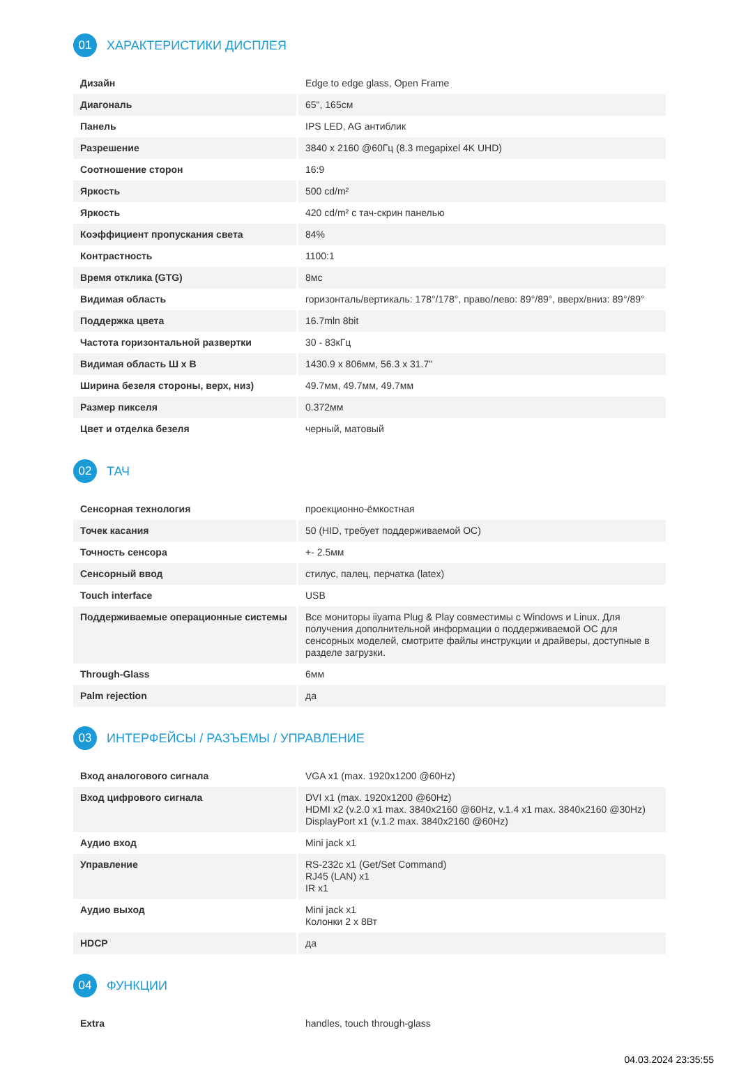01
ХАРАКТЕРИСТИКИ ДИСПЛЕЯ
| Дизайн | Edge to edge glass, Open Frame |
| Диагональ | 65", 165см |
| Панель | IPS LED, AG антиблик |
| Разрешение | 3840 x 2160 @60Гц (8.3 megapixel 4K UHD) |
| Соотношение сторон | 16:9 |
| Яркость | 500 cd/m² |
| Яркость | 420 cd/m² с тач-скрин панелью |
| Коэффициент пропускания света | 84% |
| Контрастность | 1100:1 |
| Время отклика (GTG) | 8мс |
| Видимая область | горизонталь/вертикаль: 178°/178°, право/лево: 89°/89°, вверх/вниз: 89°/89° |
| Поддержка цвета | 16.7mln 8bit |
| Частота горизонтальной развертки | 30 - 83кГц |
| Видимая область Ш x В | 1430.9 x 806мм, 56.3 x 31.7" |
| Ширина безеля стороны, верх, низ) | 49.7мм, 49.7мм, 49.7мм |
| Размер пикселя | 0.372мм |
| Цвет и отделка безеля | черный, матовый |
02
ТАЧ
| Сенсорная технология | проекционно-ёмкостная |
| Точек касания | 50 (HID, требует поддерживаемой ОС) |
| Точность сенсора | +- 2.5мм |
| Сенсорный ввод | стилус, палец, перчатка (latex) |
| Touch interface | USB |
| Поддерживаемые операционные системы | Все мониторы iiyama Plug & Play совместимы с Windows и Linux. Для получения дополнительной информации о поддерживаемой ОС для сенсорных моделей, смотрите файлы инструкции и драйверы, доступные в разделе загрузки. |
| Through-Glass | 6мм |
| Palm rejection | да |
03
ИНТЕРФЕЙСЫ / РАЗЪЕМЫ / УПРАВЛЕНИЕ
| Вход аналогового сигнала | VGA x1 (max. 1920x1200 @60Hz) |
| Вход цифрового сигнала | DVI x1 (max. 1920x1200 @60Hz) HDMI x2 (v.2.0 x1 max. 3840x2160 @60Hz, v.1.4 x1 max. 3840x2160 @30Hz) DisplayPort x1 (v.1.2 max. 3840x2160 @60Hz) |
| Аудио вход | Mini jack x1 |
| Управление | RS-232c x1 (Get/Set Command) RJ45 (LAN) x1 IR x1 |
| Аудио выход | Mini jack x1 Колонки 2 x 8Вт |
| HDCP | да |
04
ФУНКЦИИ
| Extra | handles, touch through-glass |
04.03.2024 23:35:55